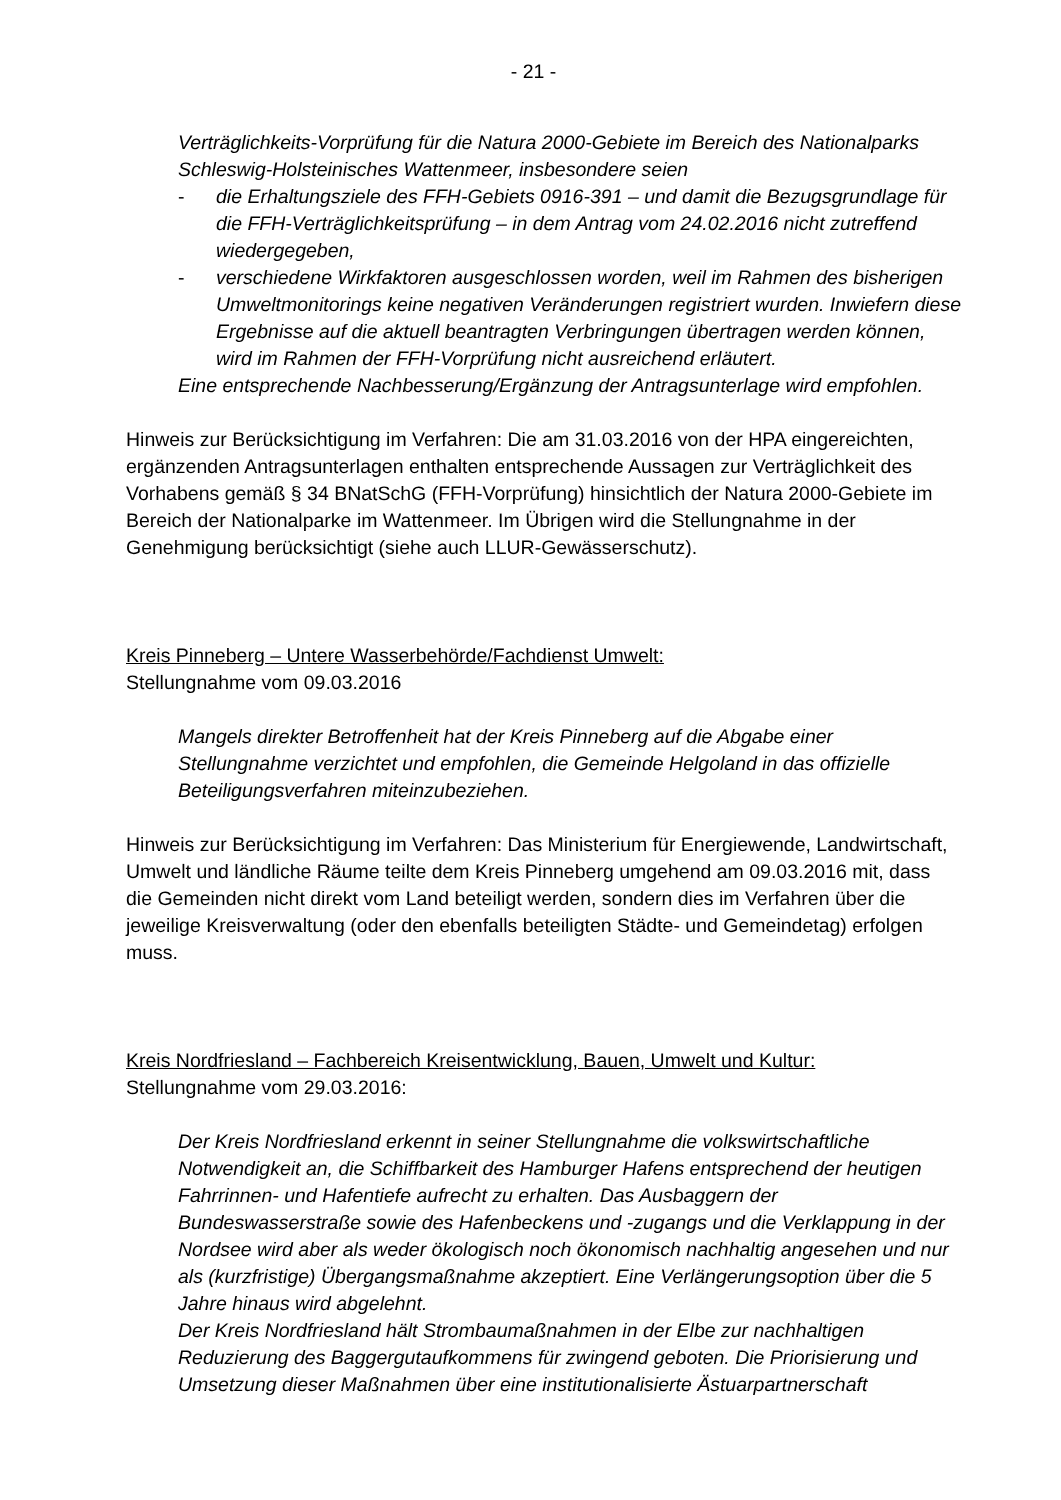- 21 -
Verträglichkeits-Vorprüfung für die Natura 2000-Gebiete im Bereich des Nationalparks Schleswig-Holsteinisches Wattenmeer, insbesondere seien
- die Erhaltungsziele des FFH-Gebiets 0916-391 – und damit die Bezugsgrundlage für die FFH-Verträglichkeitsprüfung – in dem Antrag vom 24.02.2016 nicht zutreffend wiedergegeben,
- verschiedene Wirkfaktoren ausgeschlossen worden, weil im Rahmen des bisherigen Umweltmonitorings keine negativen Veränderungen registriert wurden. Inwiefern diese Ergebnisse auf die aktuell beantragten Verbringungen übertragen werden können, wird im Rahmen der FFH-Vorprüfung nicht ausreichend erläutert.
Eine entsprechende Nachbesserung/Ergänzung der Antragsunterlage wird empfohlen.
Hinweis zur Berücksichtigung im Verfahren: Die am 31.03.2016 von der HPA eingereichten, ergänzenden Antragsunterlagen enthalten entsprechende Aussagen zur Verträglichkeit des Vorhabens gemäß § 34 BNatSchG (FFH-Vorprüfung) hinsichtlich der Natura 2000-Gebiete im Bereich der Nationalparke im Wattenmeer. Im Übrigen wird die Stellungnahme in der Genehmigung berücksichtigt (siehe auch LLUR-Gewässerschutz).
Kreis Pinneberg – Untere Wasserbehörde/Fachdienst Umwelt:
Stellungnahme vom 09.03.2016
Mangels direkter Betroffenheit hat der Kreis Pinneberg auf die Abgabe einer Stellungnahme verzichtet und empfohlen, die Gemeinde Helgoland in das offizielle Beteiligungsverfahren miteinzubeziehen.
Hinweis zur Berücksichtigung im Verfahren: Das Ministerium für Energiewende, Landwirtschaft, Umwelt und ländliche Räume teilte dem Kreis Pinneberg umgehend am 09.03.2016 mit, dass die Gemeinden nicht direkt vom Land beteiligt werden, sondern dies im Verfahren über die jeweilige Kreisverwaltung (oder den ebenfalls beteiligten Städte- und Gemeindetag) erfolgen muss.
Kreis Nordfriesland – Fachbereich Kreisentwicklung, Bauen, Umwelt und Kultur:
Stellungnahme vom 29.03.2016:
Der Kreis Nordfriesland erkennt in seiner Stellungnahme die volkswirtschaftliche Notwendigkeit an, die Schiffbarkeit des Hamburger Hafens entsprechend der heutigen Fahrrinnen- und Hafentiefe aufrecht zu erhalten. Das Ausbaggern der Bundeswasserstraße sowie des Hafenbeckens und -zugangs und die Verklappung in der Nordsee wird aber als weder ökologisch noch ökonomisch nachhaltig angesehen und nur als (kurzfristige) Übergangsmaßnahme akzeptiert. Eine Verlängerungsoption über die 5 Jahre hinaus wird abgelehnt.
Der Kreis Nordfriesland hält Strombaumaßnahmen in der Elbe zur nachhaltigen Reduzierung des Baggergutaufkommens für zwingend geboten. Die Priorisierung und Umsetzung dieser Maßnahmen über eine institutionalisierte Ästuarpartnerschaft